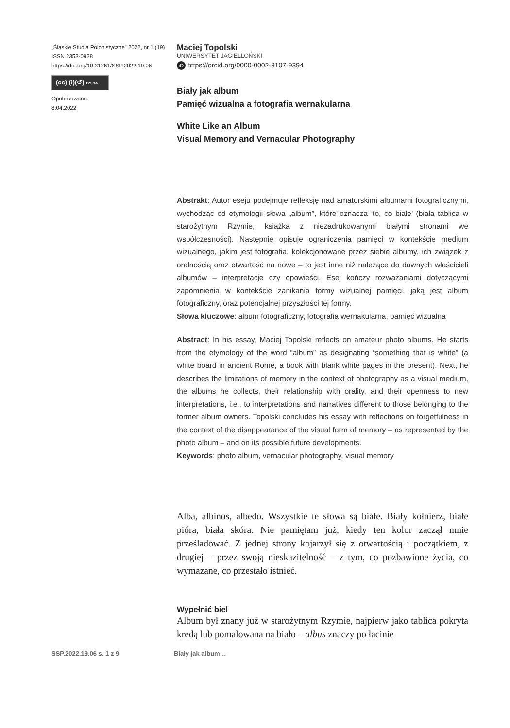„Śląskie Studia Polonistyczne” 2022, nr 1 (19)
ISSN 2353-0928
https://doi.org/10.31261/SSP.2022.19.06
(cc) (i)(↺) BY SA
Opublikowano:
8.04.2022
Maciej Topolski
UNIWERSYTET JAGIELLOŃSKI
iD https://orcid.org/0000-0002-3107-9394
Biały jak album
Pamięć wizualna a fotografia wernakularna
White Like an Album
Visual Memory and Vernacular Photography
Abstrakt: Autor eseju podejmuje refleksję nad amatorskimi albumami fotograficznymi, wychodząc od etymologii słowa „album”, które oznacza ‘to, co białe’ (biała tablica w starożytnym Rzymie, książka z niezadrukowanymi białymi stronami we współczesności). Następnie opisuje ograniczenia pamięci w kontekście medium wizualnego, jakim jest fotografia, kolekcjonowane przez siebie albumy, ich związek z oralnością oraz otwartość na nowe – to jest inne niż należące do dawnych właścicieli albumów – interpretacje czy opowieści. Esej kończy rozważaniami dotyczącymi zapomnienia w kontekście zanikania formy wizualnej pamięci, jaką jest album fotograficzny, oraz potencjalnej przyszłości tej formy.
Słowa kluczowe: album fotograficzny, fotografia wernakularna, pamięć wizualna
Abstract: In his essay, Maciej Topolski reflects on amateur photo albums. He starts from the etymology of the word “album” as designating “something that is white” (a white board in ancient Rome, a book with blank white pages in the present). Next, he describes the limitations of memory in the context of photography as a visual medium, the albums he collects, their relationship with orality, and their openness to new interpretations, i.e., to interpretations and narratives different to those belonging to the former album owners. Topolski concludes his essay with reflections on forgetfulness in the context of the disappearance of the visual form of memory – as represented by the photo album – and on its possible future developments.
Keywords: photo album, vernacular photography, visual memory
Alba, albinos, albedo. Wszystkie te słowa są białe. Biały kołnierz, białe pióra, biała skóra. Nie pamiętam już, kiedy ten kolor zaczął mnie prześladować. Z jednej strony kojarzył się z otwartością i początkiem, z drugiej – przez swoją nieskazitelność – z tym, co pozbawione życia, co wymazane, co przestało istnieć.
Wypełnić biel
Album był znany już w starożytnym Rzymie, najpierw jako tablica pokryta kredą lub pomalowana na biało – albus znaczy po łacinie
SSP.2022.19.06 s. 1 z 9 Biały jak album…